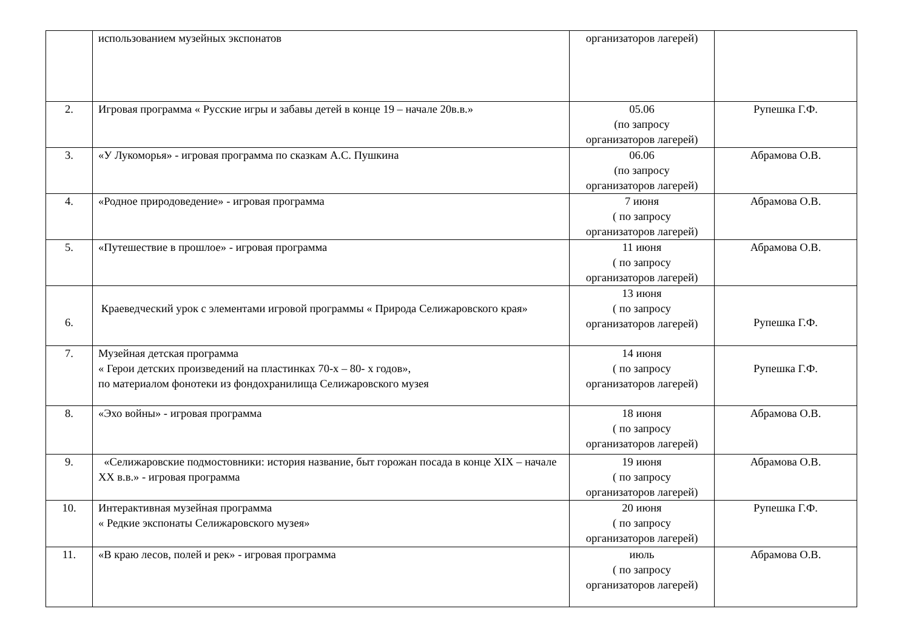| | использованием музейных экспонатов | организаторов лагерей) | |
| 2. | Игровая программа « Русские игры и забавы детей в конце 19 – начале 20в.в.» | 05.06 (по запросу организаторов лагерей) | Рупешка Г.Ф. |
| 3. | «У Лукоморья» - игровая программа по сказкам А.С. Пушкина | 06.06 (по запросу организаторов лагерей) | Абрамова О.В. |
| 4. | «Родное природоведение» - игровая программа | 7 июня ( по запросу организаторов лагерей) | Абрамова О.В. |
| 5. | «Путешествие в прошлое» - игровая программа | 11 июня ( по запросу организаторов лагерей) | Абрамова О.В. |
| 6. | Краеведческий урок с элементами игровой программы « Природа Селижаровского края» | 13 июня ( по запросу организаторов лагерей) | Рупешка Г.Ф. |
| 7. | Музейная детская программа « Герои детских произведений на пластинках 70-х – 80- х годов», по материалом фонотеки из фондохранилища Селижаровского музея | 14 июня ( по запросу организаторов лагерей) | Рупешка Г.Ф. |
| 8. | «Эхо войны» - игровая программа | 18 июня ( по запросу организаторов лагерей) | Абрамова О.В. |
| 9. | «Селижаровские подмостовники: история название, быт горожан посада в конце XIX – начале XX в.в.» - игровая программа | 19 июня ( по запросу организаторов лагерей) | Абрамова О.В. |
| 10. | Интерактивная музейная программа « Редкие экспонаты Селижаровского музея» | 20 июня ( по запросу организаторов лагерей) | Рупешка Г.Ф. |
| 11. | «В краю лесов, полей и рек» - игровая программа | июль ( по запросу организаторов лагерей) | Абрамова О.В. |